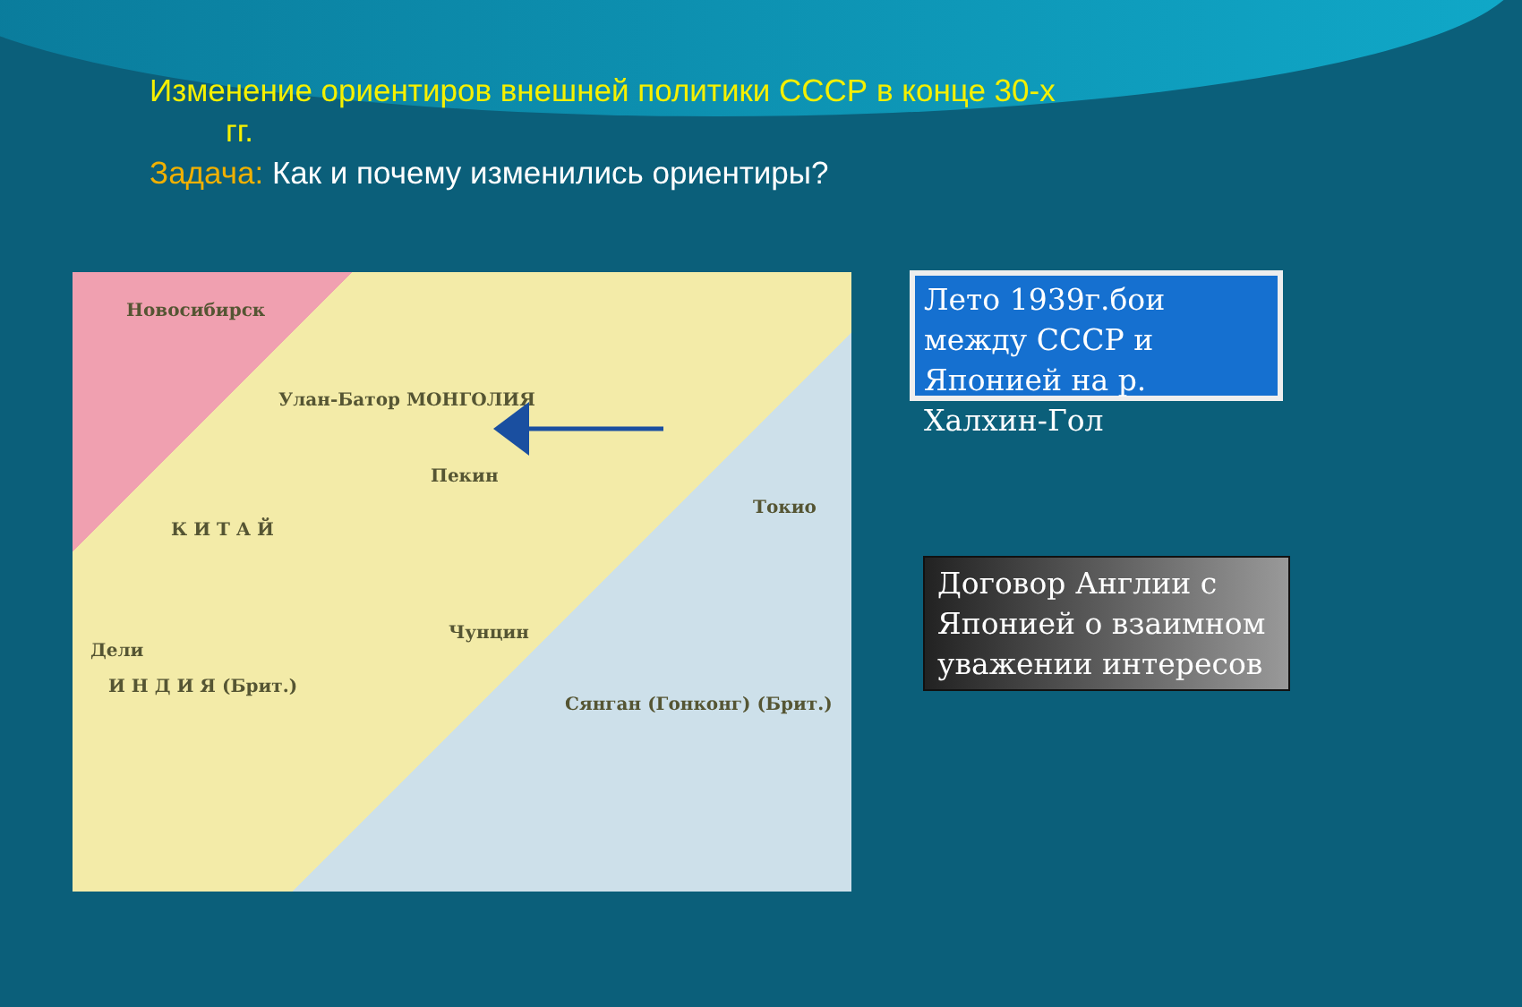Изменение ориентиров внешней политики СССР в конце 30-х
гг.
Задача: Как и почему изменились ориентиры?
Новосибирск
Улан-Батор МОНГОЛИЯ
Пекин
Токио
К И Т А Й
Дели
И Н Д И Я (Брит.)
Чунцин
Сянган (Гонконг) (Брит.)
Лето 1939г.бои между СССР и Японией на р. Халхин-Гол
Договор Англии с Японией о взаимном уважении интересов